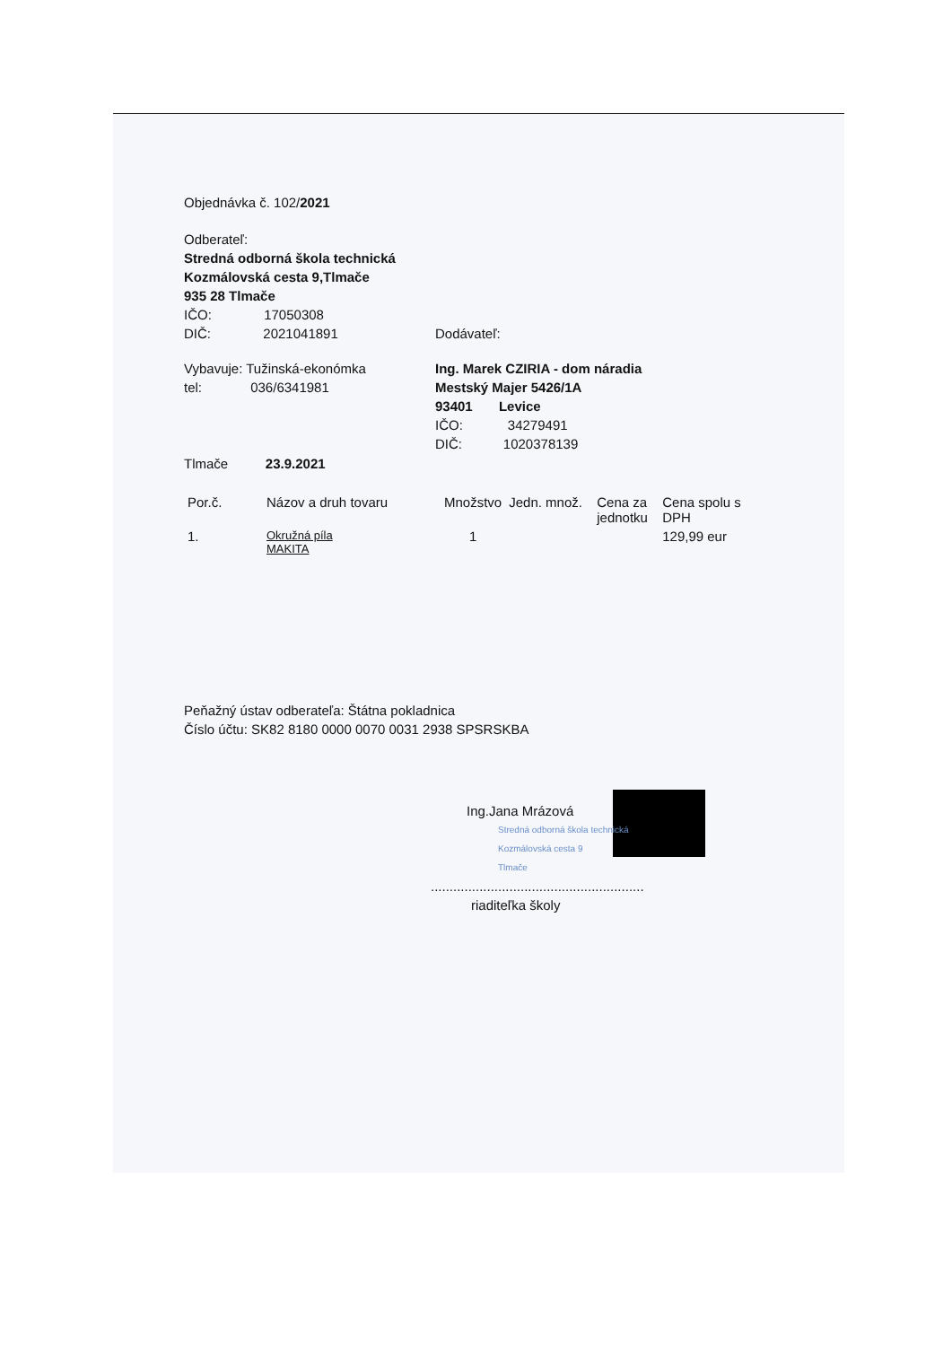Objednávka č. 102/2021
Odberateľ:
Stredná odborná škola technická
Kozmálovská cesta 9,Tlmače
935 28 Tlmače
IČO: 17050308
DIČ: 2021041891 Dodávateľ:
Vybavuje: Tužinská-ekonómka
tel: 036/6341981
Tlmače 23.9.2021
Ing. Marek CZIRIA - dom náradia
Mestský Majer 5426/1A
93401 Levice
IČO: 34279491
DIČ: 1020378139
| Por.č. | Názov a druh tovaru | Množstvo | Jedn. množ. | Cena za jednotku | Cena spolu s DPH |
| --- | --- | --- | --- | --- | --- |
| 1. | Okružná píla MAKITA | 1 | | | 129,99 eur |
Peňažný ústav odberateľa: Štátna pokladnica
Číslo účtu: SK82 8180 0000 0070 0031 2938 SPSRSKBA
Ing.Jana Mrázová
Stredná odborná škola technická
Kozmálovská cesta 9
Tlmače
.........................................................
riaditeľka školy